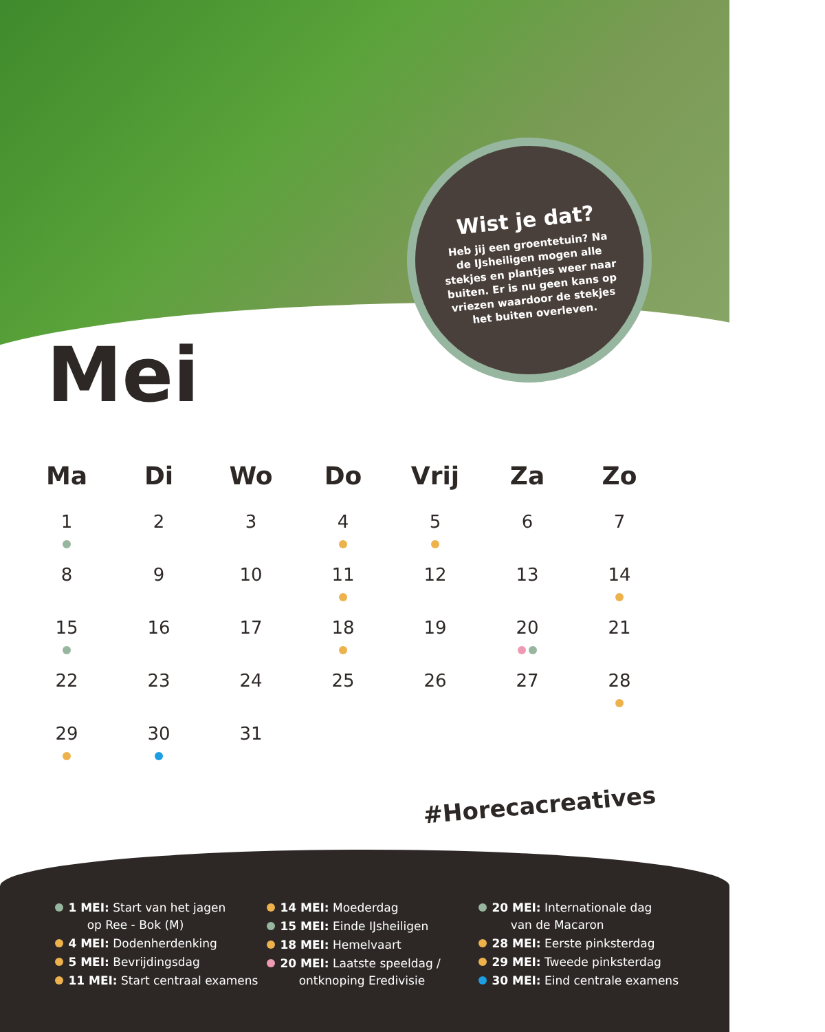Wist je dat?
Heb jij een groentetuin? Na de IJsheiligen mogen alle stekjes en plantjes weer naar buiten. Er is nu geen kans op vriezen waardoor de stekjes het buiten overleven.
Mei
| Ma | Di | Wo | Do | Vrij | Za | Zo |
| --- | --- | --- | --- | --- | --- | --- |
| 1 | 2 | 3 | 4 | 5 | 6 | 7 |
| 8 | 9 | 10 | 11 | 12 | 13 | 14 |
| 15 | 16 | 17 | 18 | 19 | 20 | 21 |
| 22 | 23 | 24 | 25 | 26 | 27 | 28 |
| 29 | 30 | 31 | | | | |
1 MEI: Start van het jagen
op Ree - Bok (M)
4 MEI: Dodenherdenking
5 MEI: Bevrijdingsdag
11 MEI: Start centraal examens
14 MEI: Moederdag
15 MEI: Einde IJsheiligen
18 MEI: Hemelvaart
20 MEI: Laatste speeldag /
ontknoping Eredivisie
20 MEI: Internationale dag
van de Macaron
28 MEI: Eerste pinksterdag
29 MEI: Tweede pinksterdag
30 MEI: Eind centrale examens
#Horecacreatives